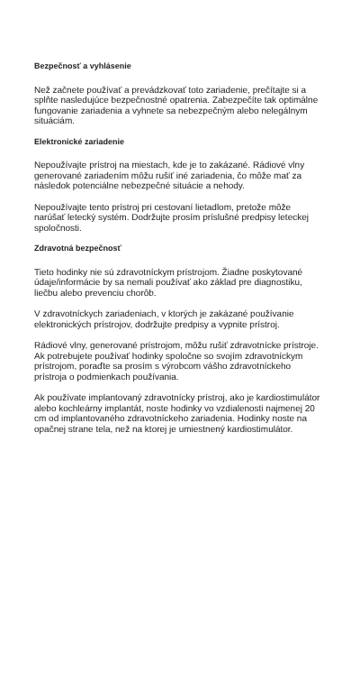Bezpečnosť a vyhlásenie
Než začnete používať a prevádzkovať toto zariadenie, prečítajte si a splňte nasledujúce bezpečnostné opatrenia. Zabezpečíte tak optimálne fungovanie zariadenia a vyhnete sa nebezpečným alebo nelegálnym situáciám.
Elektronické zariadenie
Nepoužívajte prístroj na miestach, kde je to zakázané. Rádiové vlny generované zariadením môžu rušiť iné zariadenia, čo môže mať za následok potenciálne nebezpečné situácie a nehody.
Nepoužívajte tento prístroj pri cestovaní lietadlom, pretože môže narúšať letecký systém. Dodržujte prosím príslušné predpisy leteckej spoločnosti.
Zdravotná bezpečnosť
Tieto hodinky nie sú zdravotníckym prístrojom. Žiadne poskytované údaje/informácie by sa nemali používať ako základ pre diagnostiku, liečbu alebo prevenciu chorôb.
V zdravotníckych zariadeniach, v ktorých je zakázané používanie elektronických prístrojov, dodržujte predpisy a vypnite prístroj.
Rádiové vlny, generované prístrojom, môžu rušiť zdravotnícke prístroje. Ak potrebujete používať hodinky spoločne so svojím zdravotníckym prístrojom, poraďte sa prosím s výrobcom vášho zdravotníckeho prístroja o podmienkach používania.
Ak používate implantovaný zdravotnícky prístroj, ako je kardiostimulátor alebo kochleárny implantát, noste hodinky vo vzdialenosti najmenej 20 cm od implantovaného zdravotníckeho zariadenia. Hodinky noste na opačnej strane tela, než na ktorej je umiestnený kardiostimulátor.